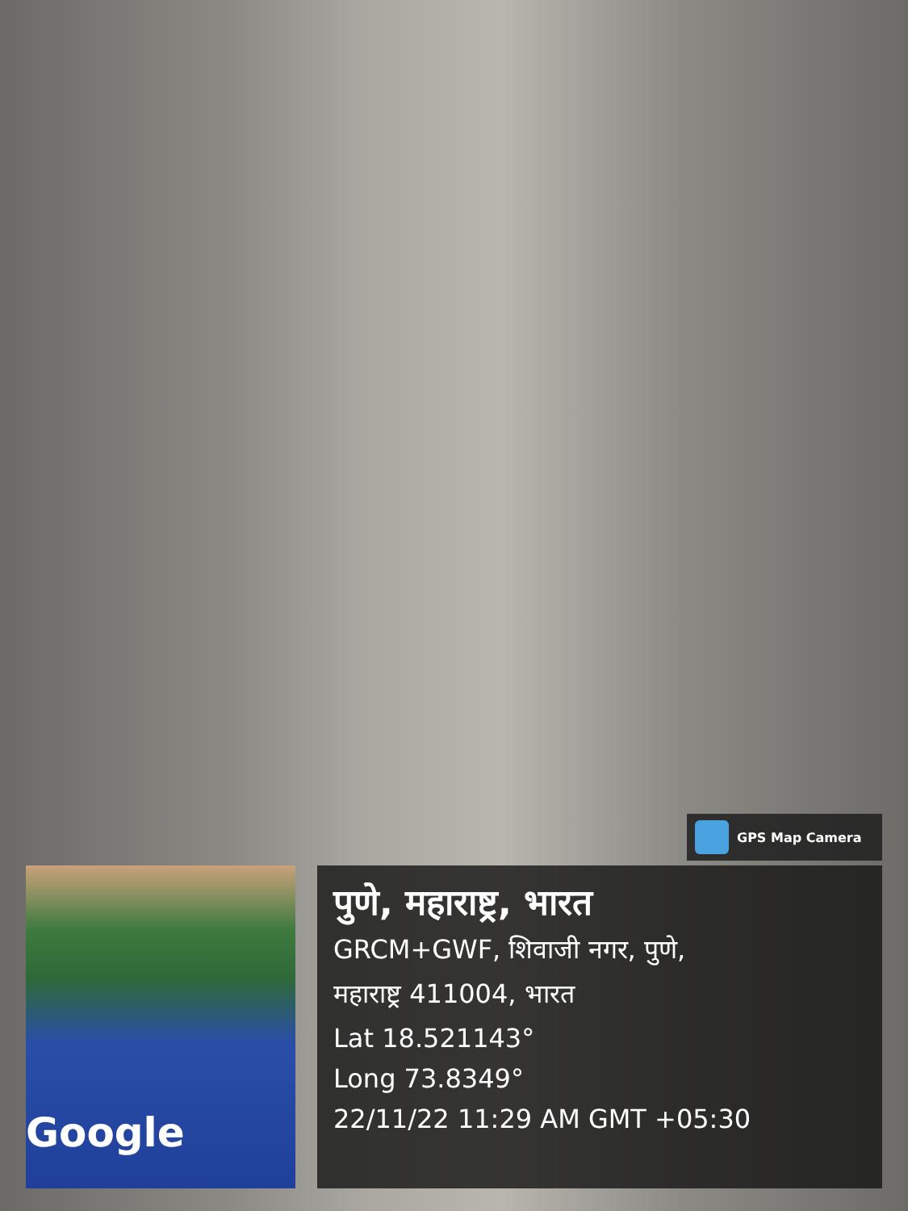GPS Map Camera
Google
पुणे, महाराष्ट्र, भारत
GRCM+GWF, शिवाजी नगर, पुणे,
महाराष्ट्र 411004, भारत
Lat 18.521143°
Long 73.8349°
22/11/22 11:29 AM GMT +05:30